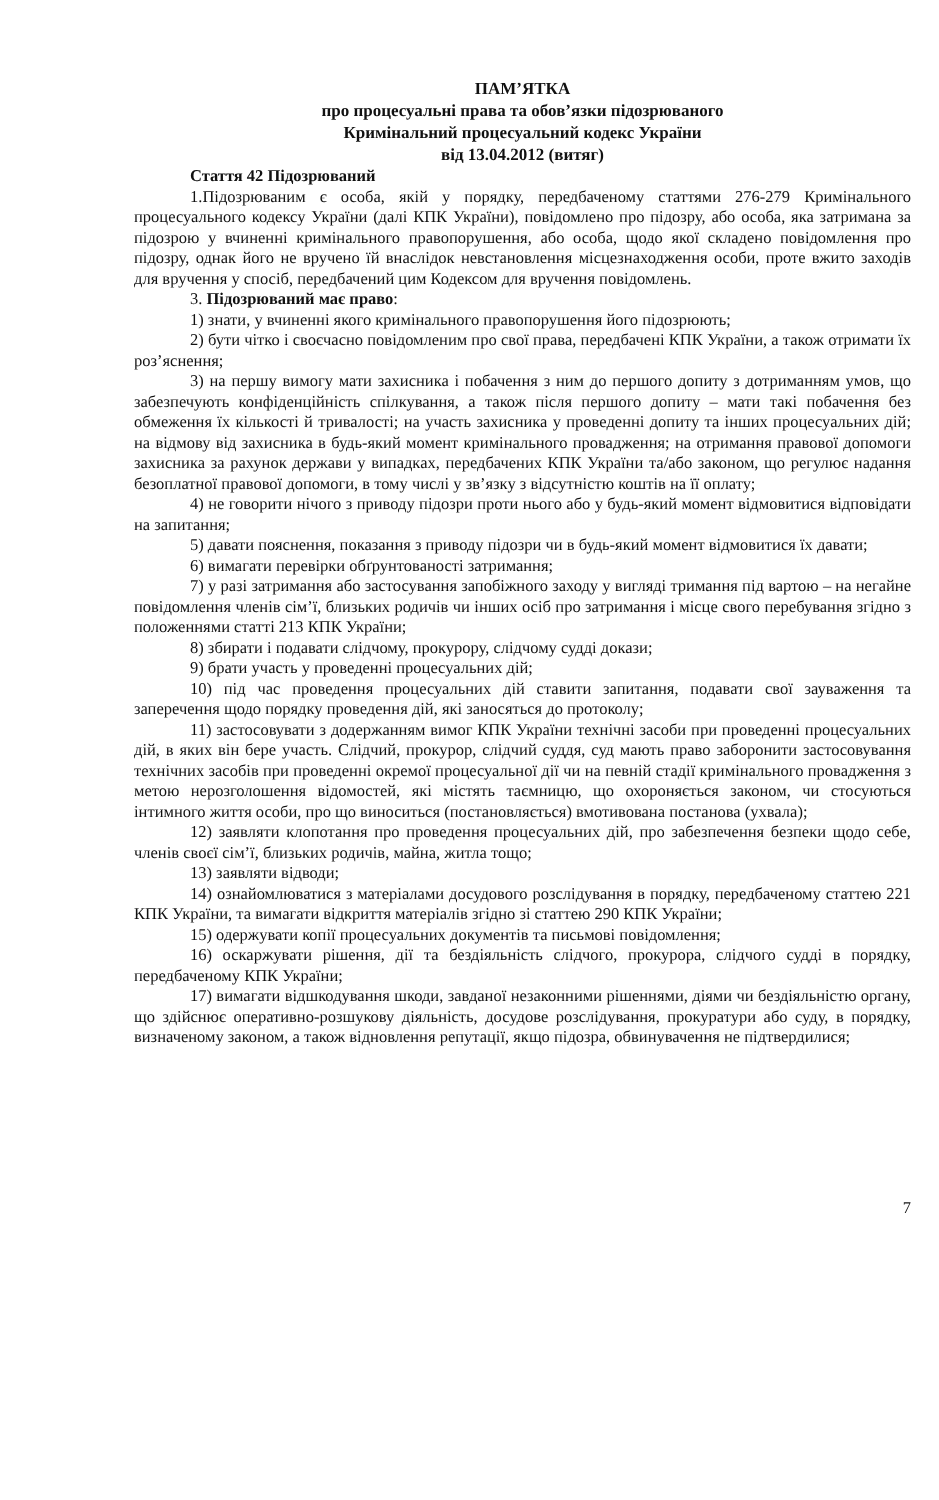ПАМ’ЯТКА
про процесуальні права та обов’язки підозрюваного
Кримінальний процесуальний кодекс України
від 13.04.2012 (витяг)
Стаття 42 Підозрюваний
1.Підозрюваним є особа, якій у порядку, передбаченому статтями 276-279 Кримінального процесуального кодексу України (далі КПК України), повідомлено про підозру, або особа, яка затримана за підозрою у вчиненні кримінального правопорушення, або особа, щодо якої складено повідомлення про підозру, однак його не вручено їй внаслідок невстановлення місцезнаходження особи, проте вжито заходів для вручення у спосіб, передбачений цим Кодексом для вручення повідомлень.
3. Підозрюваний має право:
1) знати, у вчиненні якого кримінального правопорушення його підозрюють;
2) бути чітко і своєчасно повідомленим про свої права, передбачені КПК України, а також отримати їх роз’яснення;
3) на першу вимогу мати захисника і побачення з ним до першого допиту з дотриманням умов, що забезпечують конфіденційність спілкування, а також після першого допиту – мати такі побачення без обмеження їх кількості й тривалості; на участь захисника у проведенні допиту та інших процесуальних дій; на відмову від захисника в будь-який момент кримінального провадження; на отримання правової допомоги захисника за рахунок держави у випадках, передбачених КПК України та/або законом, що регулює надання безоплатної правової допомоги, в тому числі у зв’язку з відсутністю коштів на її оплату;
4) не говорити нічого з приводу підозри проти нього або у будь-який момент відмовитися відповідати на запитання;
5) давати пояснення, показання з приводу підозри чи в будь-який момент відмовитися їх давати;
6) вимагати перевірки обґрунтованості затримання;
7) у разі затримання або застосування запобіжного заходу у вигляді тримання під вартою – на негайне повідомлення членів сім’ї, близьких родичів чи інших осіб про затримання і місце свого перебування згідно з положеннями статті 213 КПК України;
8) збирати і подавати слідчому, прокурору, слідчому судді докази;
9) брати участь у проведенні процесуальних дій;
10) під час проведення процесуальних дій ставити запитання, подавати свої зауваження та заперечення щодо порядку проведення дій, які заносяться до протоколу;
11) застосовувати з додержанням вимог КПК України технічні засоби при проведенні процесуальних дій, в яких він бере участь. Слідчий, прокурор, слідчий суддя, суд мають право заборонити застосовування технічних засобів при проведенні окремої процесуальної дії чи на певній стадії кримінального провадження з метою нерозголошення відомостей, які містять таємницю, що охороняється законом, чи стосуються інтимного життя особи, про що виноситься (постановляється) вмотивована постанова (ухвала);
12) заявляти клопотання про проведення процесуальних дій, про забезпечення безпеки щодо себе, членів своєї сім’ї, близьких родичів, майна, житла тощо;
13) заявляти відводи;
14) ознайомлюватися з матеріалами досудового розслідування в порядку, передбаченому статтею 221 КПК України, та вимагати відкриття матеріалів згідно зі статтею 290 КПК України;
15) одержувати копії процесуальних документів та письмові повідомлення;
16) оскаржувати рішення, дії та бездіяльність слідчого, прокурора, слідчого судді в порядку, передбаченому КПК України;
17) вимагати відшкодування шкоди, завданої незаконними рішеннями, діями чи бездіяльністю органу, що здійснює оперативно-розшукову діяльність, досудове розслідування, прокуратури або суду, в порядку, визначеному законом, а також відновлення репутації, якщо підозра, обвинувачення не підтвердилися;
7